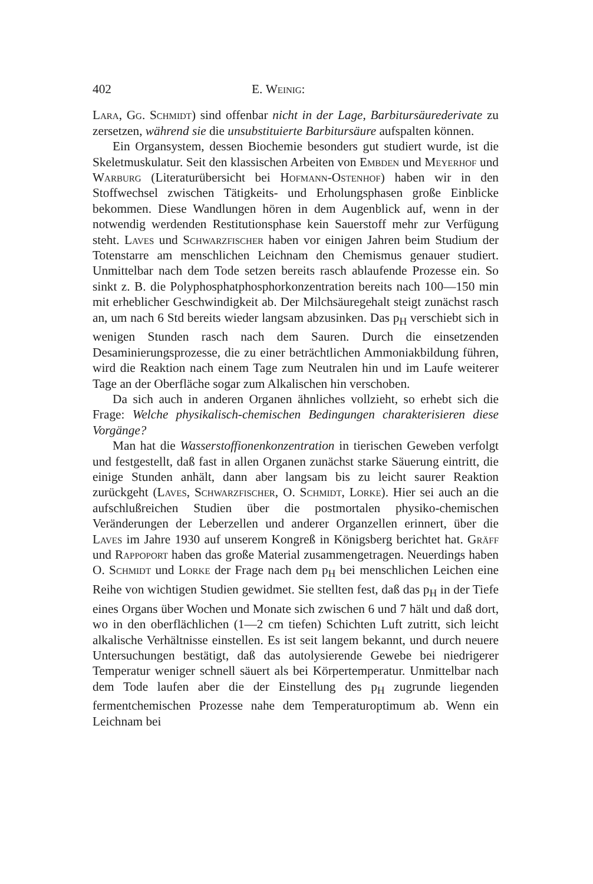402 E. Weinig:
Lara, Gg. Schmidt) sind offenbar nicht in der Lage, Barbitursäure­derivate zu zersetzen, während sie die unsubstituierte Barbitursäure aufspalten können.
Ein Organsystem, dessen Biochemie besonders gut studiert wurde, ist die Skeletmuskulatur. Seit den klassischen Arbeiten von Embden und Meyerhof und Warburg (Literaturübersicht bei Hofmann-Ostenhof) haben wir in den Stoffwechsel zwischen Tätigkeits- und Erholungsphasen große Einblicke bekommen. Diese Wandlungen hören in dem Augenblick auf, wenn in der notwendig werdenden Restitutionsphase kein Sauerstoff mehr zur Verfügung steht. Laves und Schwarzfischer haben vor einigen Jahren beim Studium der Totenstarre am menschlichen Leichnam den Chemismus genauer studiert. Unmittelbar nach dem Tode setzen bereits rasch ablaufende Prozesse ein. So sinkt z. B. die Polyphosphatphosphorkonzentration bereits nach 100—150 min mit erheblicher Geschwindigkeit ab. Der Milchsäuregehalt steigt zunächst rasch an, um nach 6 Std bereits wieder langsam abzusinken. Das p<sub>H</sub> verschiebt sich in wenigen Stunden rasch nach dem Sauren. Durch die einsetzenden Desaminierungsprozesse, die zu einer beträchtlichen Ammoniakbildung führen, wird die Reaktion nach einem Tage zum Neutralen hin und im Laufe weiterer Tage an der Oberfläche sogar zum Alkalischen hin verschoben.
Da sich auch in anderen Organen ähnliches vollzieht, so erhebt sich die Frage: Welche physikalisch-chemischen Bedingungen charakterisieren diese Vorgänge?
Man hat die Wasserstoffionenkonzentration in tierischen Geweben verfolgt und festgestellt, daß fast in allen Organen zunächst starke Säuerung eintritt, die einige Stunden anhält, dann aber langsam bis zu leicht saurer Reaktion zurückgeht (Laves, Schwarzfischer, O. Schmidt, Lorke). Hier sei auch an die aufschlußreichen Studien über die postmortalen physiko-chemischen Veränderungen der Leberzellen und anderer Organzellen erinnert, über die Laves im Jahre 1930 auf unserem Kongreß in Königsberg berichtet hat. Gräff und Rappoport haben das große Material zusammengetragen. Neuerdings haben O. Schmidt und Lorke der Frage nach dem p<sub>H</sub> bei menschlichen Leichen eine Reihe von wichtigen Studien gewidmet. Sie stellten fest, daß das p<sub>H</sub> in der Tiefe eines Organs über Wochen und Monate sich zwischen 6 und 7 hält und daß dort, wo in den oberflächlichen (1—2 cm tiefen) Schichten Luft zutritt, sich leicht alkalische Verhältnisse einstellen. Es ist seit langem bekannt, und durch neuere Untersuchungen bestätigt, daß das autolysierende Gewebe bei niedrigerer Temperatur weniger schnell säuert als bei Körpertemperatur. Unmittelbar nach dem Tode laufen aber die der Einstellung des p<sub>H</sub> zugrunde liegenden fermentchemischen Prozesse nahe dem Temperaturoptimum ab. Wenn ein Leichnam bei